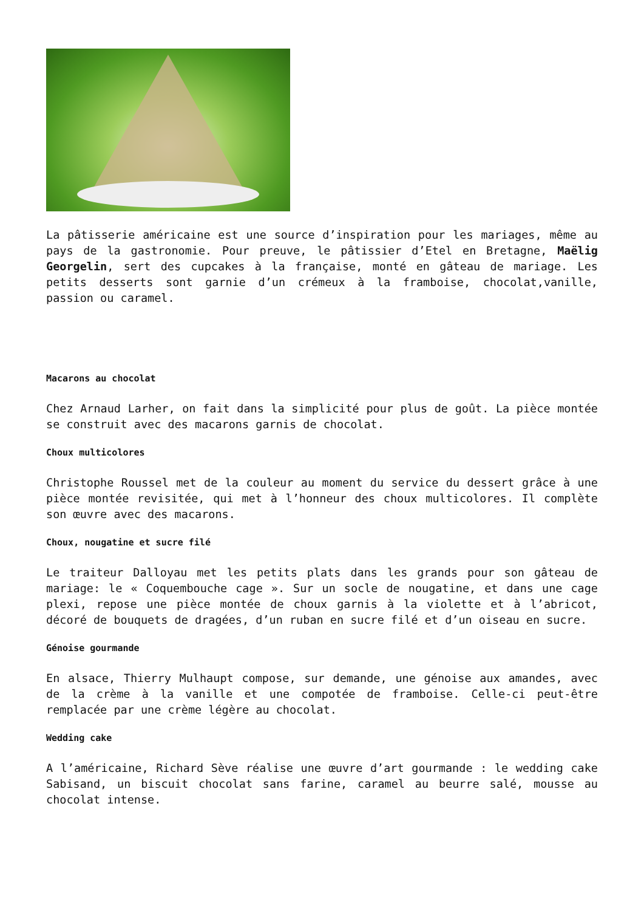La pâtisserie américaine est une source d’inspiration pour les mariages, même au pays de la gastronomie. Pour preuve, le pâtissier d’Etel en Bretagne, Maëlig Georgelin, sert des cupcakes à la française, monté en gâteau de mariage. Les petits desserts sont garnie d’un crémeux à la framboise, chocolat,vanille, passion ou caramel.
Macarons au chocolat
Chez Arnaud Larher, on fait dans la simplicité pour plus de goût. La pièce montée se construit avec des macarons garnis de chocolat.
Choux multicolores
Christophe Roussel met de la couleur au moment du service du dessert grâce à une pièce montée revisitée, qui met à l’honneur des choux multicolores. Il complète son œuvre avec des macarons.
Choux, nougatine et sucre filé
Le traiteur Dalloyau met les petits plats dans les grands pour son gâteau de mariage: le « Coquembouche cage ». Sur un socle de nougatine, et dans une cage plexi, repose une pièce montée de choux garnis à la violette et à l’abricot, décoré de bouquets de dragées, d’un ruban en sucre filé et d’un oiseau en sucre.
Génoise gourmande
En alsace, Thierry Mulhaupt compose, sur demande, une génoise aux amandes, avec de la crème à la vanille et une compotée de framboise. Celle-ci peut-être remplacée par une crème légère au chocolat.
Wedding cake
A l’américaine, Richard Sève réalise une œuvre d’art gourmande : le wedding cake Sabisand, un biscuit chocolat sans farine, caramel au beurre salé, mousse au chocolat intense.